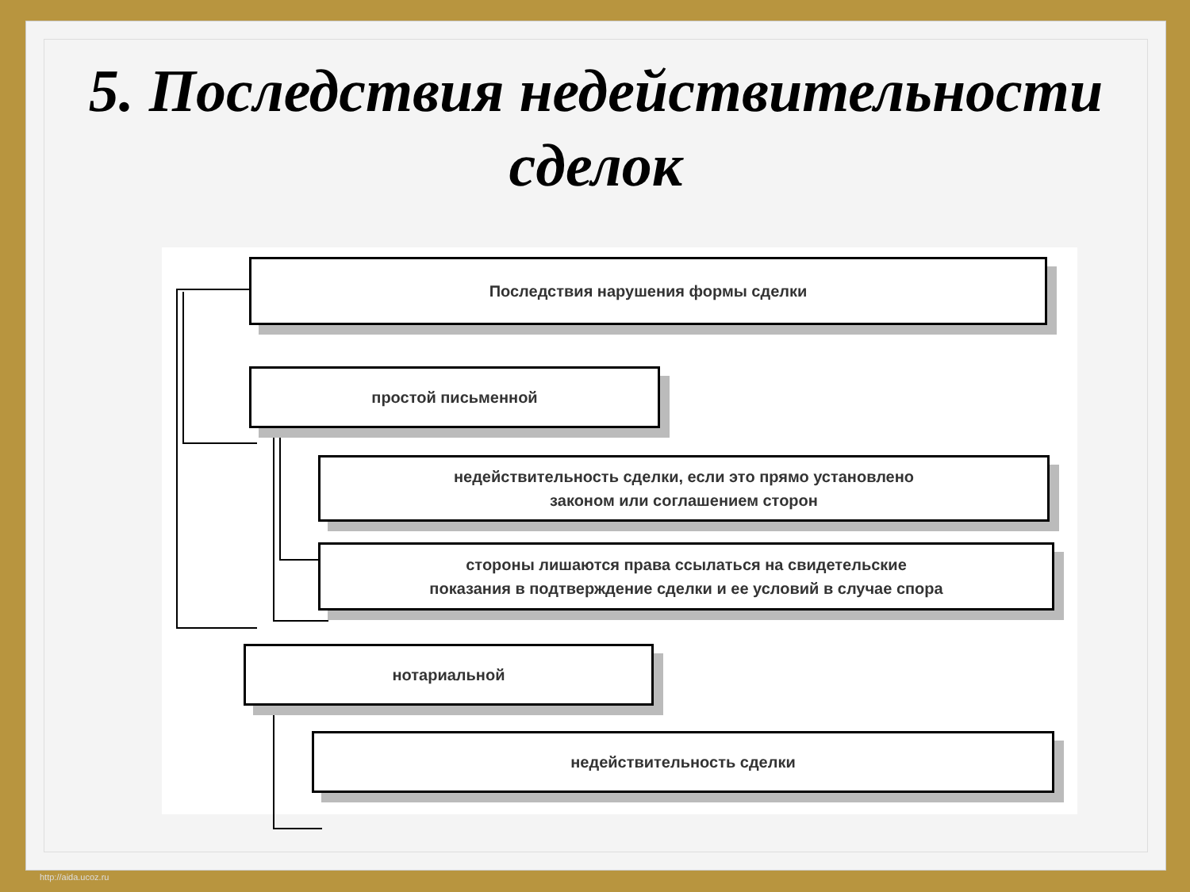5. Последствия недействительности
сделок
Последствия нарушения формы сделки
простой письменной
недействительность сделки, если это прямо установлено
законом или соглашением сторон
стороны лишаются права ссылаться на свидетельские
показания в подтверждение сделки и ее условий в случае спора
нотариальной
недействительность сделки
http://aida.ucoz.ru